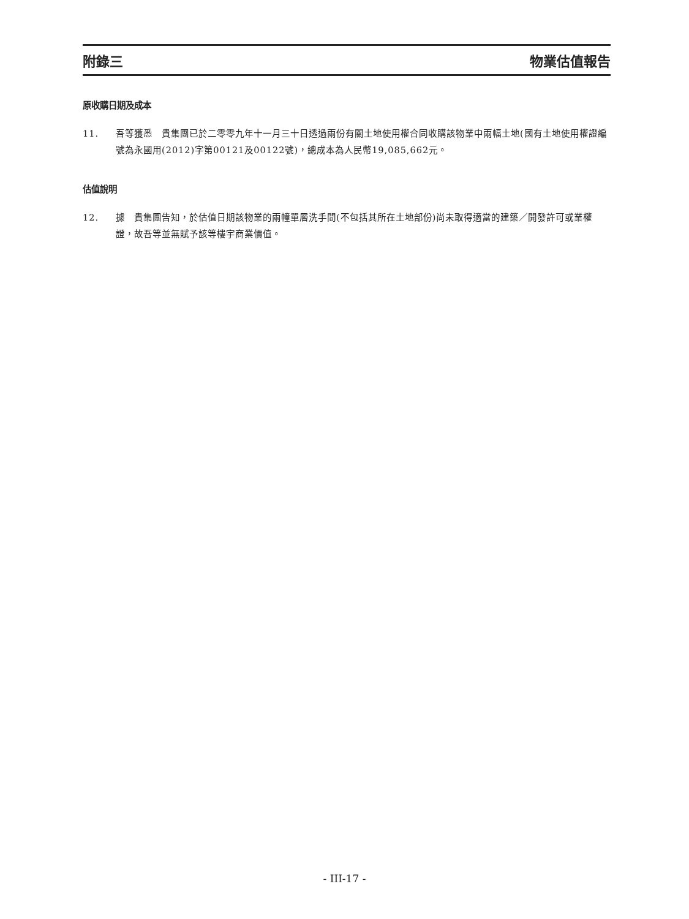附錄三 物業估值報告
原收購日期及成本
11. 吾等獲悉　貴集團已於二零零九年十一月三十日透過兩份有關土地使用權合同收購該物業中兩幅土地(國有土地使用權證編號為永國用(2012)字第00121及00122號)，總成本為人民幣19,085,662元。
估值說明
12. 據　貴集團告知，於估值日期該物業的兩幢單層洗手間(不包括其所在土地部份)尚未取得適當的建築／開發許可或業權證，故吾等並無賦予該等樓宇商業價值。
- III-17 -